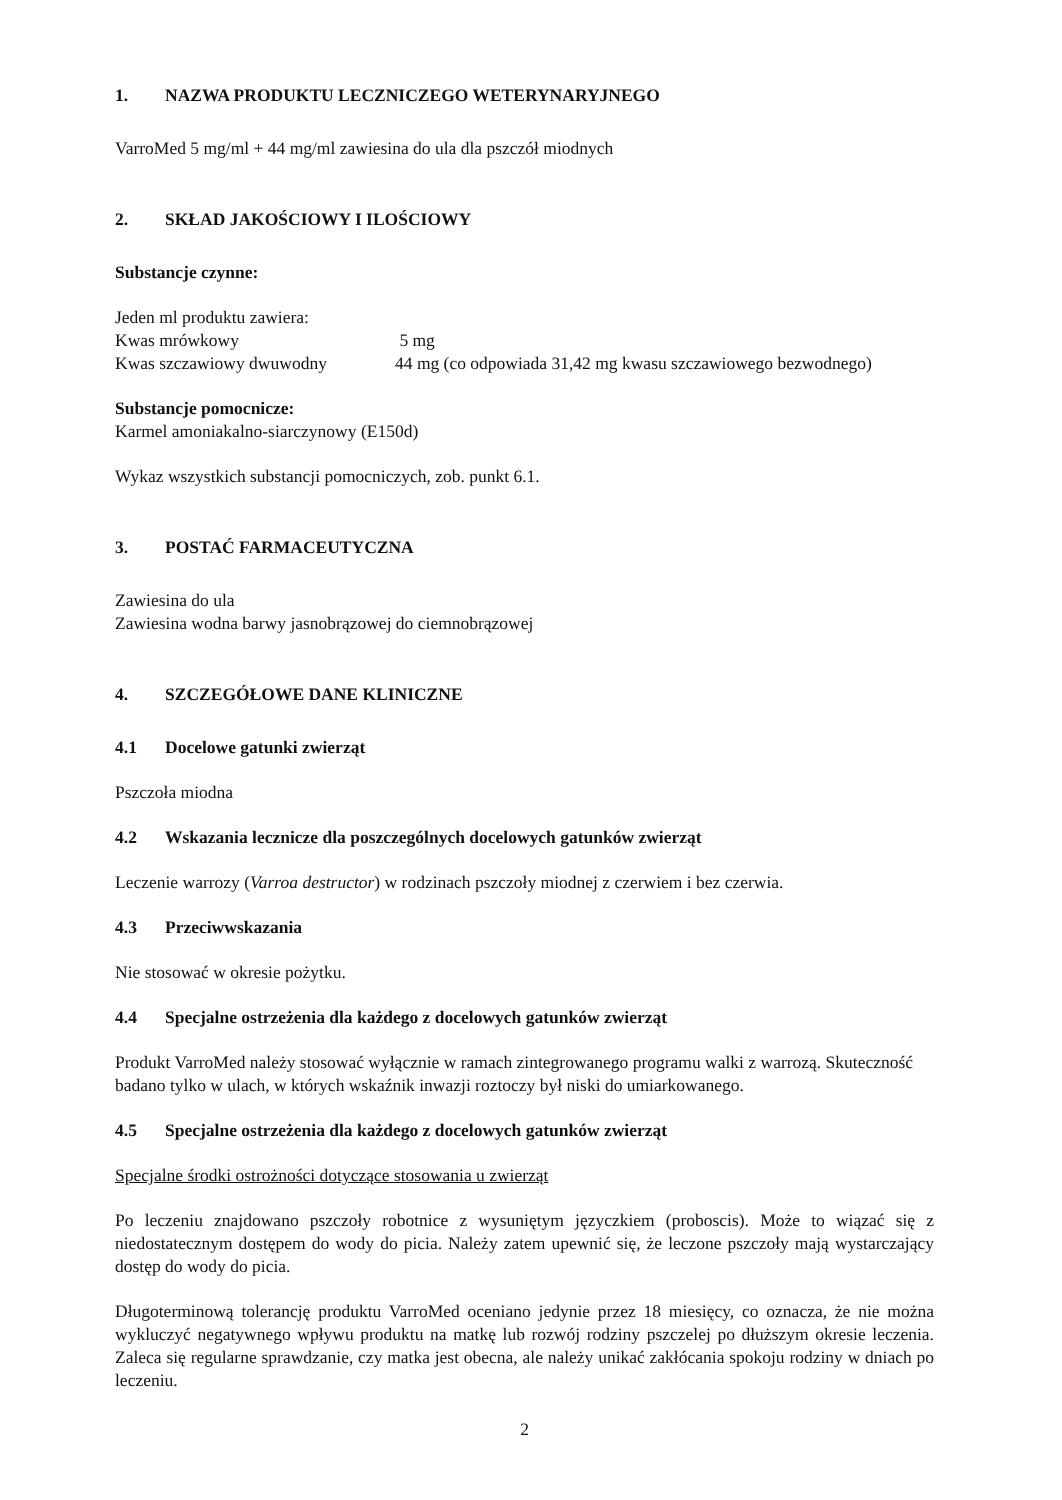1. NAZWA PRODUKTU LECZNICZEGO WETERYNARYJNEGO
VarroMed 5 mg/ml + 44 mg/ml zawiesina do ula dla pszczół miodnych
2. SKŁAD JAKOŚCIOWY I ILOŚCIOWY
Substancje czynne:
Jeden ml produktu zawiera:
Kwas mrówkowy 5 mg
Kwas szczawiowy dwuwodny 44 mg (co odpowiada 31,42 mg kwasu szczawiowego bezwodnego)
Substancje pomocnicze:
Karmel amoniakalno-siarczynowy (E150d)
Wykaz wszystkich substancji pomocniczych, zob. punkt 6.1.
3. POSTAĆ FARMACEUTYCZNA
Zawiesina do ula
Zawiesina wodna barwy jasnobrązowej do ciemnobrązowej
4. SZCZEGÓŁOWE DANE KLINICZNE
4.1 Docelowe gatunki zwierząt
Pszczoła miodna
4.2 Wskazania lecznicze dla poszczególnych docelowych gatunków zwierząt
Leczenie warrozy (Varroa destructor) w rodzinach pszczoły miodnej z czerwiem i bez czerwia.
4.3 Przeciwwskazania
Nie stosować w okresie pożytku.
4.4 Specjalne ostrzeżenia dla każdego z docelowych gatunków zwierząt
Produkt VarroMed należy stosować wyłącznie w ramach zintegrowanego programu walki z warrozą. Skuteczność badano tylko w ulach, w których wskaźnik inwazji roztoczy był niski do umiarkowanego.
4.5 Specjalne ostrzeżenia dla każdego z docelowych gatunków zwierząt
Specjalne środki ostrożności dotyczące stosowania u zwierząt
Po leczeniu znajdowano pszczoły robotnice z wysuniętym języczkiem (proboscis). Może to wiązać się z niedostatecznym dostępem do wody do picia. Należy zatem upewnić się, że leczone pszczoły mają wystarczający dostęp do wody do picia.
Długoterminową tolerancję produktu VarroMed oceniano jedynie przez 18 miesięcy, co oznacza, że nie można wykluczyć negatywnego wpływu produktu na matkę lub rozwój rodziny pszczelej po dłuższym okresie leczenia. Zaleca się regularne sprawdzanie, czy matka jest obecna, ale należy unikać zakłócania spokoju rodziny w dniach po leczeniu.
2